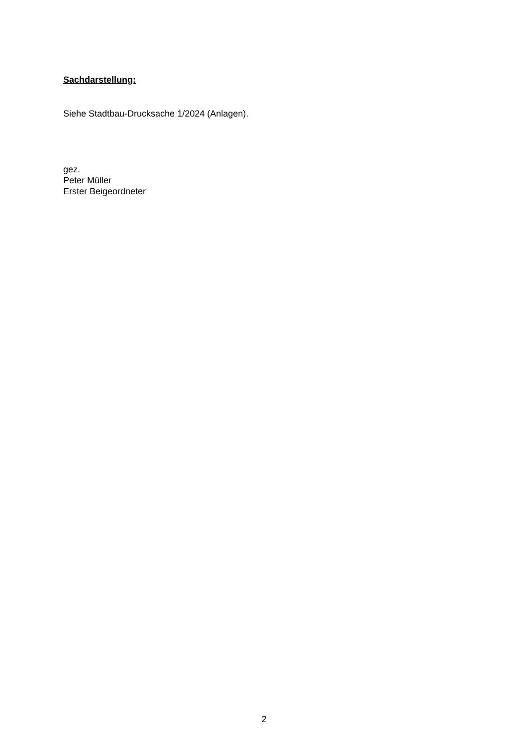Sachdarstellung:
Siehe Stadtbau-Drucksache 1/2024 (Anlagen).
gez.
Peter Müller
Erster Beigeordneter
2